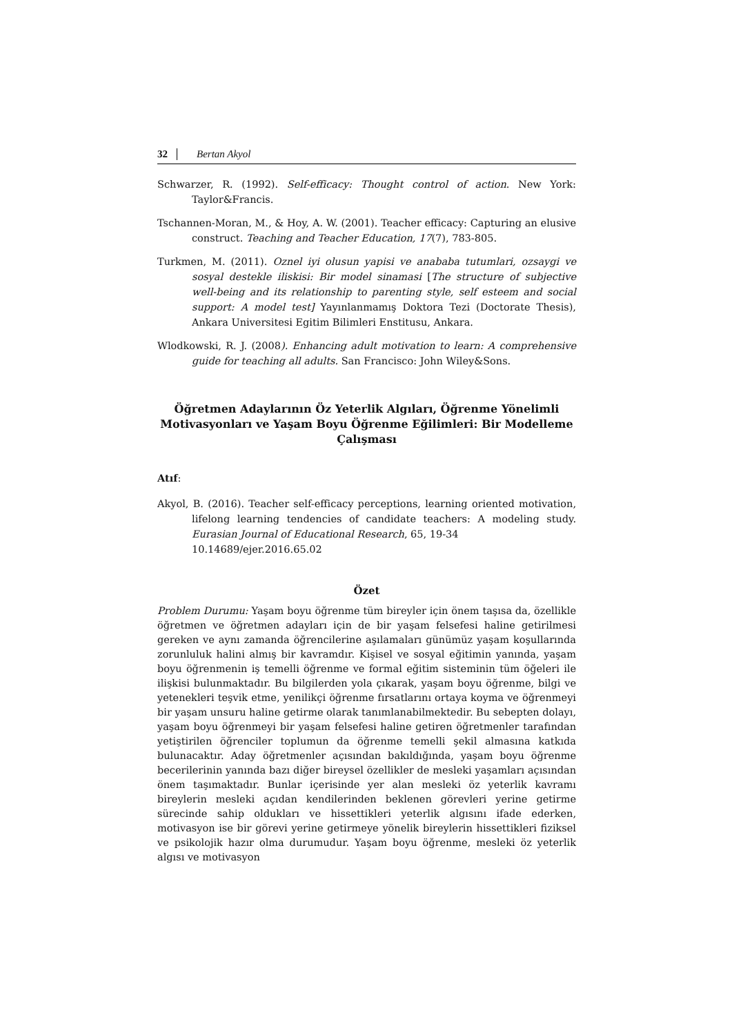32 Bertan Akyol
Schwarzer, R. (1992). Self-efficacy: Thought control of action. New York: Taylor&Francis.
Tschannen-Moran, M., & Hoy, A. W. (2001). Teacher efficacy: Capturing an elusive construct. Teaching and Teacher Education, 17(7), 783-805.
Turkmen, M. (2011). Oznel iyi olusun yapisi ve anababa tutumlari, ozsaygi ve sosyal destekle iliskisi: Bir model sinamasi [The structure of subjective well-being and its relationship to parenting style, self esteem and social support: A model test] Yayınlanmamış Doktora Tezi (Doctorate Thesis), Ankara Universitesi Egitim Bilimleri Enstitusu, Ankara.
Wlodkowski, R. J. (2008). Enhancing adult motivation to learn: A comprehensive guide for teaching all adults. San Francisco: John Wiley&Sons.
Öğretmen Adaylarının Öz Yeterlik Algıları, Öğrenme Yönelimli Motivasyonları ve Yaşam Boyu Öğrenme Eğilimleri: Bir Modelleme Çalışması
Atıf:
Akyol, B. (2016). Teacher self-efficacy perceptions, learning oriented motivation, lifelong learning tendencies of candidate teachers: A modeling study. Eurasian Journal of Educational Research, 65, 19-34
10.14689/ejer.2016.65.02
Özet
Problem Durumu: Yaşam boyu öğrenme tüm bireyler için önem taşısa da, özellikle öğretmen ve öğretmen adayları için de bir yaşam felsefesi haline getirilmesi gereken ve aynı zamanda öğrencilerine aşılamaları günümüz yaşam koşullarında zorunluluk halini almış bir kavramdır. Kişisel ve sosyal eğitimin yanında, yaşam boyu öğrenmenin iş temelli öğrenme ve formal eğitim sisteminin tüm öğeleri ile ilişkisi bulunmaktadır. Bu bilgilerden yola çıkarak, yaşam boyu öğrenme, bilgi ve yetenekleri teşvik etme, yenilikçi öğrenme fırsatlarını ortaya koyma ve öğrenmeyi bir yaşam unsuru haline getirme olarak tanımlanabilmektedir. Bu sebepten dolayı, yaşam boyu öğrenmeyi bir yaşam felsefesi haline getiren öğretmenler tarafından yetiştirilen öğrenciler toplumun da öğrenme temelli şekil almasına katkıda bulunacaktır. Aday öğretmenler açısından bakıldığında, yaşam boyu öğrenme becerilerinin yanında bazı diğer bireysel özellikler de mesleki yaşamları açısından önem taşımaktadır. Bunlar içerisinde yer alan mesleki öz yeterlik kavramı bireylerin mesleki açıdan kendilerinden beklenen görevleri yerine getirme sürecinde sahip oldukları ve hissettikleri yeterlik algısını ifade ederken, motivasyon ise bir görevi yerine getirmeye yönelik bireylerin hissettikleri fiziksel ve psikolojik hazır olma durumudur. Yaşam boyu öğrenme, mesleki öz yeterlik algısı ve motivasyon